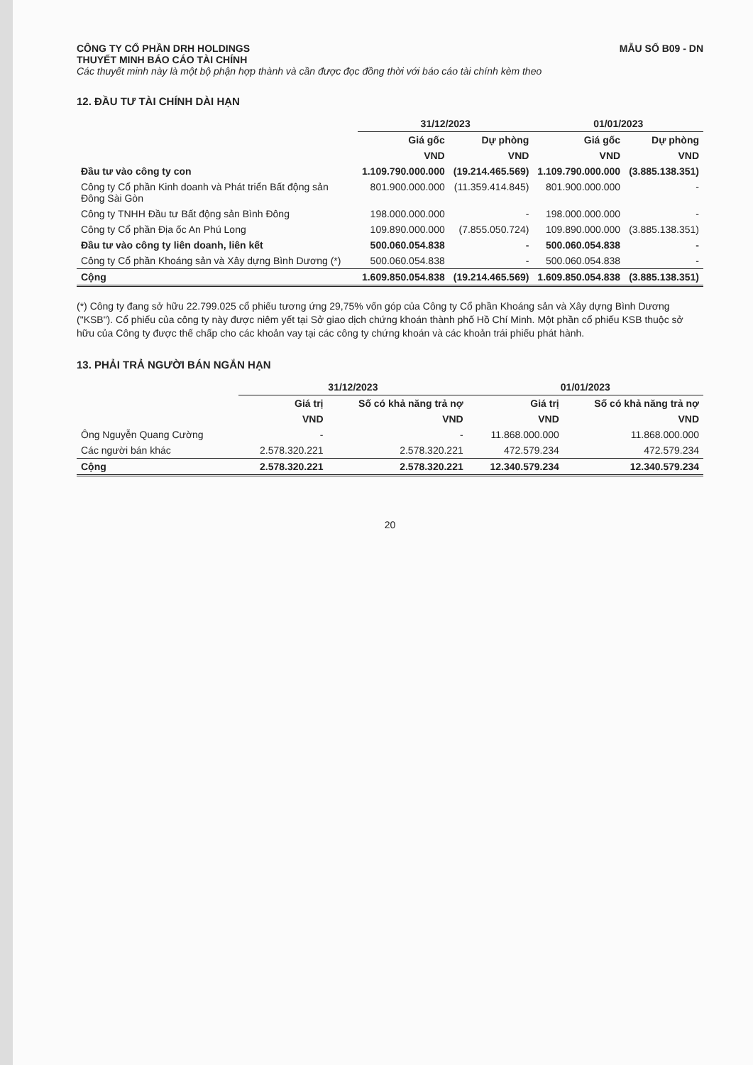CÔNG TY CỔ PHẦN DRH HOLDINGS MẪU SỐ B09 - DN
THUYẾT MINH BÁO CÁO TÀI CHÍNH
Các thuyết minh này là một bộ phận hợp thành và cần được đọc đồng thời với báo cáo tài chính kèm theo
12. ĐẦU TƯ TÀI CHÍNH DÀI HẠN
| | 31/12/2023 | | 01/01/2023 | |
| --- | --- | --- | --- | --- |
| | Giá gốc | Dự phòng | Giá gốc | Dự phòng |
| | VND | VND | VND | VND |
| Đầu tư vào công ty con | 1.109.790.000.000 | (19.214.465.569) | 1.109.790.000.000 | (3.885.138.351) |
| Công ty Cổ phần Kinh doanh và Phát triển Bất động sản Đông Sài Gòn | 801.900.000.000 | (11.359.414.845) | 801.900.000.000 | - |
| Công ty TNHH Đầu tư Bất động sản Bình Đông | 198.000.000.000 | - | 198.000.000.000 | - |
| Công ty Cổ phần Địa ốc An Phú Long | 109.890.000.000 | (7.855.050.724) | 109.890.000.000 | (3.885.138.351) |
| Đầu tư vào công ty liên doanh, liên kết | 500.060.054.838 | - | 500.060.054.838 | - |
| Công ty Cổ phần Khoáng sản và Xây dựng Bình Dương (*) | 500.060.054.838 | - | 500.060.054.838 | - |
| Cộng | 1.609.850.054.838 | (19.214.465.569) | 1.609.850.054.838 | (3.885.138.351) |
(*) Công ty đang sở hữu 22.799.025 cổ phiếu tương ứng 29,75% vốn góp của Công ty Cổ phần Khoáng sản và Xây dựng Bình Dương ("KSB"). Cổ phiếu của công ty này được niêm yết tại Sở giao dịch chứng khoán thành phố Hồ Chí Minh. Một phần cổ phiếu KSB thuộc sở hữu của Công ty được thế chấp cho các khoản vay tại các công ty chứng khoán và các khoản trái phiếu phát hành.
13. PHẢI TRẢ NGƯỜI BÁN NGẮN HẠN
| | 31/12/2023 | | 01/01/2023 | |
| --- | --- | --- | --- | --- |
| | Giá trị | Số có khả năng trả nợ | Giá trị | Số có khả năng trả nợ |
| | VND | VND | VND | VND |
| Ông Nguyễn Quang Cường | - | - | 11.868.000.000 | 11.868.000.000 |
| Các người bán khác | 2.578.320.221 | 2.578.320.221 | 472.579.234 | 472.579.234 |
| Cộng | 2.578.320.221 | 2.578.320.221 | 12.340.579.234 | 12.340.579.234 |
20